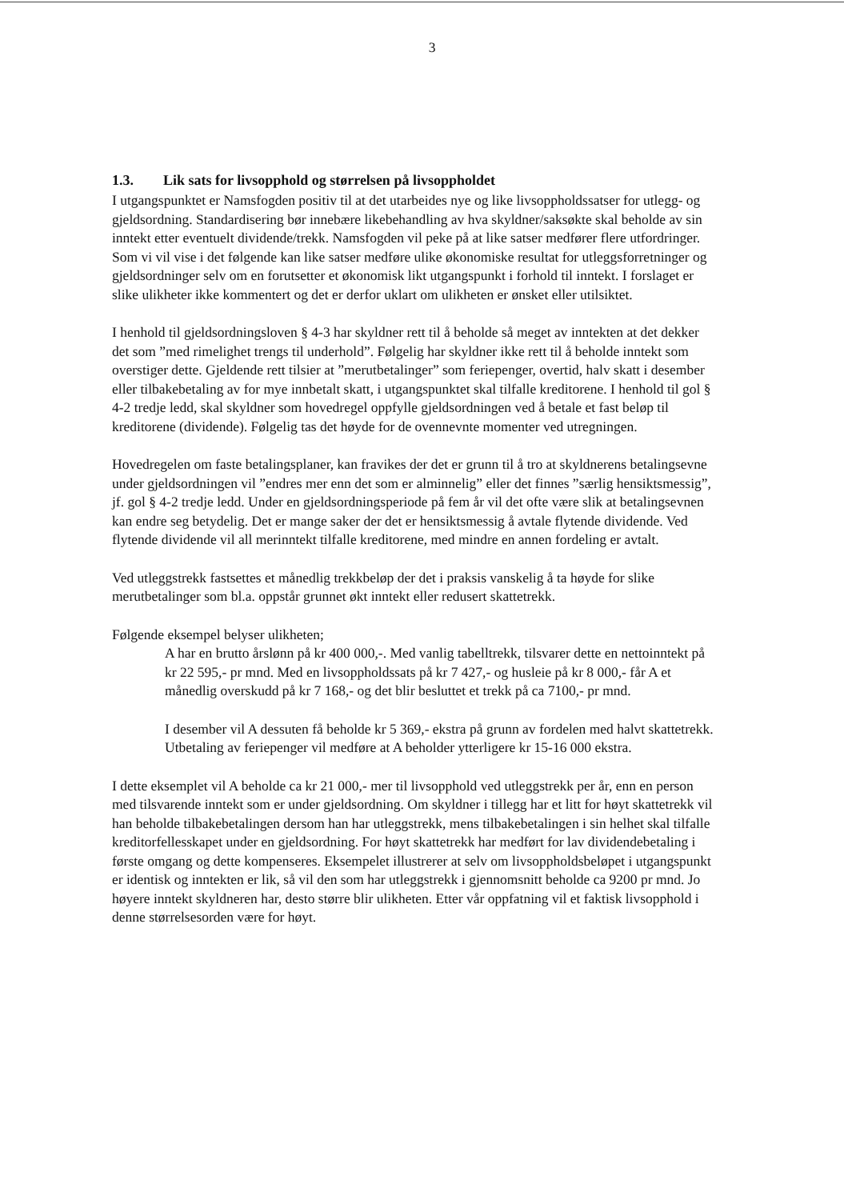3
1.3. Lik sats for livsopphold og størrelsen på livsoppholdet
I utgangspunktet er Namsfogden positiv til at det utarbeides nye og like livsoppholdssatser for utlegg- og gjeldsordning. Standardisering bør innebære likebehandling av hva skyldner/saksøkte skal beholde av sin inntekt etter eventuelt dividende/trekk. Namsfogden vil peke på at like satser medfører flere utfordringer. Som vi vil vise i det følgende kan like satser medføre ulike økonomiske resultat for utleggsforretninger og gjeldsordninger selv om en forutsetter et økonomisk likt utgangspunkt i forhold til inntekt. I forslaget er slike ulikheter ikke kommentert og det er derfor uklart om ulikheten er ønsket eller utilsiktet.
I henhold til gjeldsordningsloven § 4-3 har skyldner rett til å beholde så meget av inntekten at det dekker det som ”med rimelighet trengs til underhold”. Følgelig har skyldner ikke rett til å beholde inntekt som overstiger dette. Gjeldende rett tilsier at ”merutbetalinger” som feriepenger, overtid, halv skatt i desember eller tilbakebetaling av for mye innbetalt skatt, i utgangspunktet skal tilfalle kreditorene. I henhold til gol § 4-2 tredje ledd, skal skyldner som hovedregel oppfylle gjeldsordningen ved å betale et fast beløp til kreditorene (dividende). Følgelig tas det høyde for de ovennevnte momenter ved utregningen.
Hovedregelen om faste betalingsplaner, kan fravikes der det er grunn til å tro at skyldnerens betalingsevne under gjeldsordningen vil ”endres mer enn det som er alminnelig” eller det finnes ”særlig hensiktsmessig”, jf. gol § 4-2 tredje ledd. Under en gjeldsordningsperiode på fem år vil det ofte være slik at betalingsevnen kan endre seg betydelig. Det er mange saker der det er hensiktsmessig å avtale flytende dividende. Ved flytende dividende vil all merinntekt tilfalle kreditorene, med mindre en annen fordeling er avtalt.
Ved utleggstrekk fastsettes et månedlig trekkbeløp der det i praksis vanskelig å ta høyde for slike merutbetalinger som bl.a. oppstår grunnet økt inntekt eller redusert skattetrekk.
Følgende eksempel belyser ulikheten;
A har en brutto årslønn på kr 400 000,-. Med vanlig tabelltrekk, tilsvarer dette en nettoinntekt på kr 22 595,- pr mnd. Med en livsoppholdssats på kr 7 427,- og husleie på kr 8 000,- får A et månedlig overskudd på kr 7 168,- og det blir besluttet et trekk på ca 7100,- pr mnd.
I desember vil A dessuten få beholde kr 5 369,- ekstra på grunn av fordelen med halvt skattetrekk. Utbetaling av feriepenger vil medføre at A beholder ytterligere kr 15-16 000 ekstra.
I dette eksemplet vil A beholde ca kr 21 000,- mer til livsopphold ved utleggstrekk per år, enn en person med tilsvarende inntekt som er under gjeldsordning. Om skyldner i tillegg har et litt for høyt skattetrekk vil han beholde tilbakebetalingen dersom han har utleggstrekk, mens tilbakebetalingen i sin helhet skal tilfalle kreditorfellesskapet under en gjeldsordning. For høyt skattetrekk har medført for lav dividendebetaling i første omgang og dette kompenseres. Eksempelet illustrerer at selv om livsoppholdsbeløpet i utgangspunkt er identisk og inntekten er lik, så vil den som har utleggstrekk i gjennomsnitt beholde ca 9200 pr mnd. Jo høyere inntekt skyldneren har, desto større blir ulikheten. Etter vår oppfatning vil et faktisk livsopphold i denne størrelsesorden være for høyt.